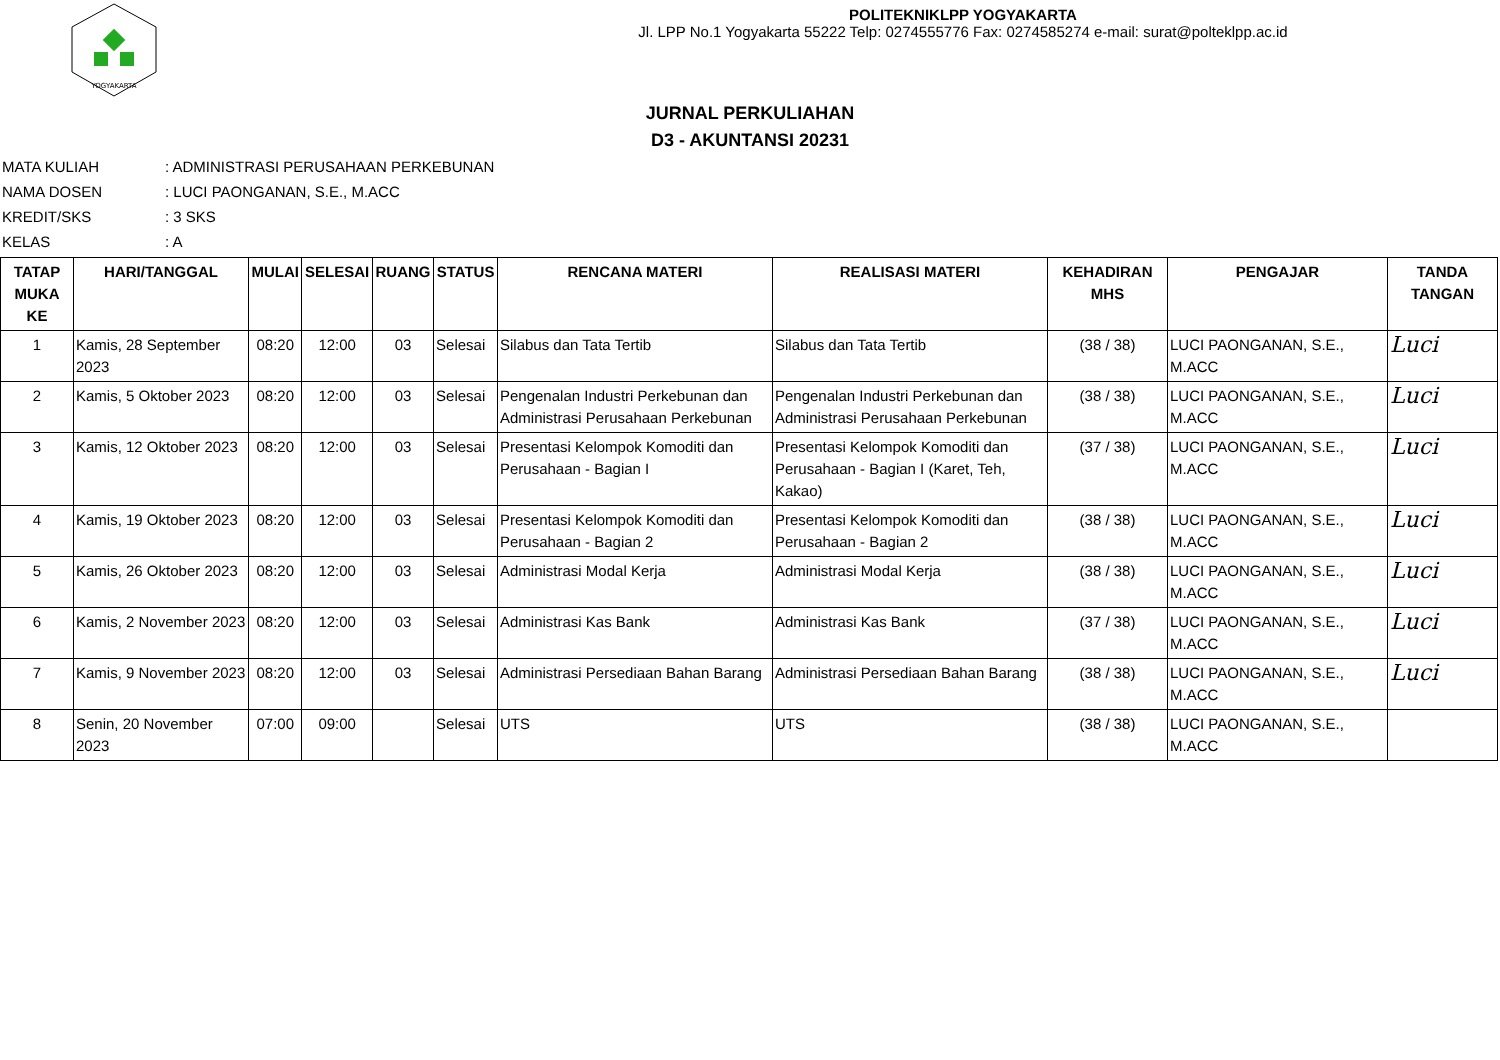YOGYAKARTA
POLITEKNIKLPP YOGYAKARTA
Jl. LPP No.1 Yogyakarta 55222 Telp: 0274555776 Fax: 0274585274 e-mail: surat@polteklpp.ac.id
JURNAL PERKULIAHAN
D3 - AKUNTANSI 20231
MATA KULIAH: ADMINISTRASI PERUSAHAAN PERKEBUNAN
NAMA DOSEN: LUCI PAONGANAN, S.E., M.ACC
KREDIT/SKS: 3 SKS
KELAS: A
| TATAP MUKA KE | HARI/TANGGAL | MULAI | SELESAI | RUANG | STATUS | RENCANA MATERI | REALISASI MATERI | KEHADIRAN MHS | PENGAJAR | TANDA TANGAN |
| --- | --- | --- | --- | --- | --- | --- | --- | --- | --- | --- |
| 1 | Kamis, 28 September 2023 | 08:20 | 12:00 | 03 | Selesai | Silabus dan Tata Tertib | Silabus dan Tata Tertib | (38 / 38) | LUCI PAONGANAN, S.E., M.ACC | Luci |
| 2 | Kamis, 5 Oktober 2023 | 08:20 | 12:00 | 03 | Selesai | Pengenalan Industri Perkebunan dan Administrasi Perusahaan Perkebunan | Pengenalan Industri Perkebunan dan Administrasi Perusahaan Perkebunan | (38 / 38) | LUCI PAONGANAN, S.E., M.ACC | Luci |
| 3 | Kamis, 12 Oktober 2023 | 08:20 | 12:00 | 03 | Selesai | Presentasi Kelompok Komoditi dan Perusahaan - Bagian I | Presentasi Kelompok Komoditi dan Perusahaan - Bagian I (Karet, Teh, Kakao) | (37 / 38) | LUCI PAONGANAN, S.E., M.ACC | Luci |
| 4 | Kamis, 19 Oktober 2023 | 08:20 | 12:00 | 03 | Selesai | Presentasi Kelompok Komoditi dan Perusahaan - Bagian 2 | Presentasi Kelompok Komoditi dan Perusahaan - Bagian 2 | (38 / 38) | LUCI PAONGANAN, S.E., M.ACC | Luci |
| 5 | Kamis, 26 Oktober 2023 | 08:20 | 12:00 | 03 | Selesai | Administrasi Modal Kerja | Administrasi Modal Kerja | (38 / 38) | LUCI PAONGANAN, S.E., M.ACC | Luci |
| 6 | Kamis, 2 November 2023 | 08:20 | 12:00 | 03 | Selesai | Administrasi Kas Bank | Administrasi Kas Bank | (37 / 38) | LUCI PAONGANAN, S.E., M.ACC | Luci |
| 7 | Kamis, 9 November 2023 | 08:20 | 12:00 | 03 | Selesai | Administrasi Persediaan Bahan Barang | Administrasi Persediaan Bahan Barang | (38 / 38) | LUCI PAONGANAN, S.E., M.ACC | Luci |
| 8 | Senin, 20 November 2023 | 07:00 | 09:00 | | Selesai | UTS | UTS | (38 / 38) | LUCI PAONGANAN, S.E., M.ACC | |